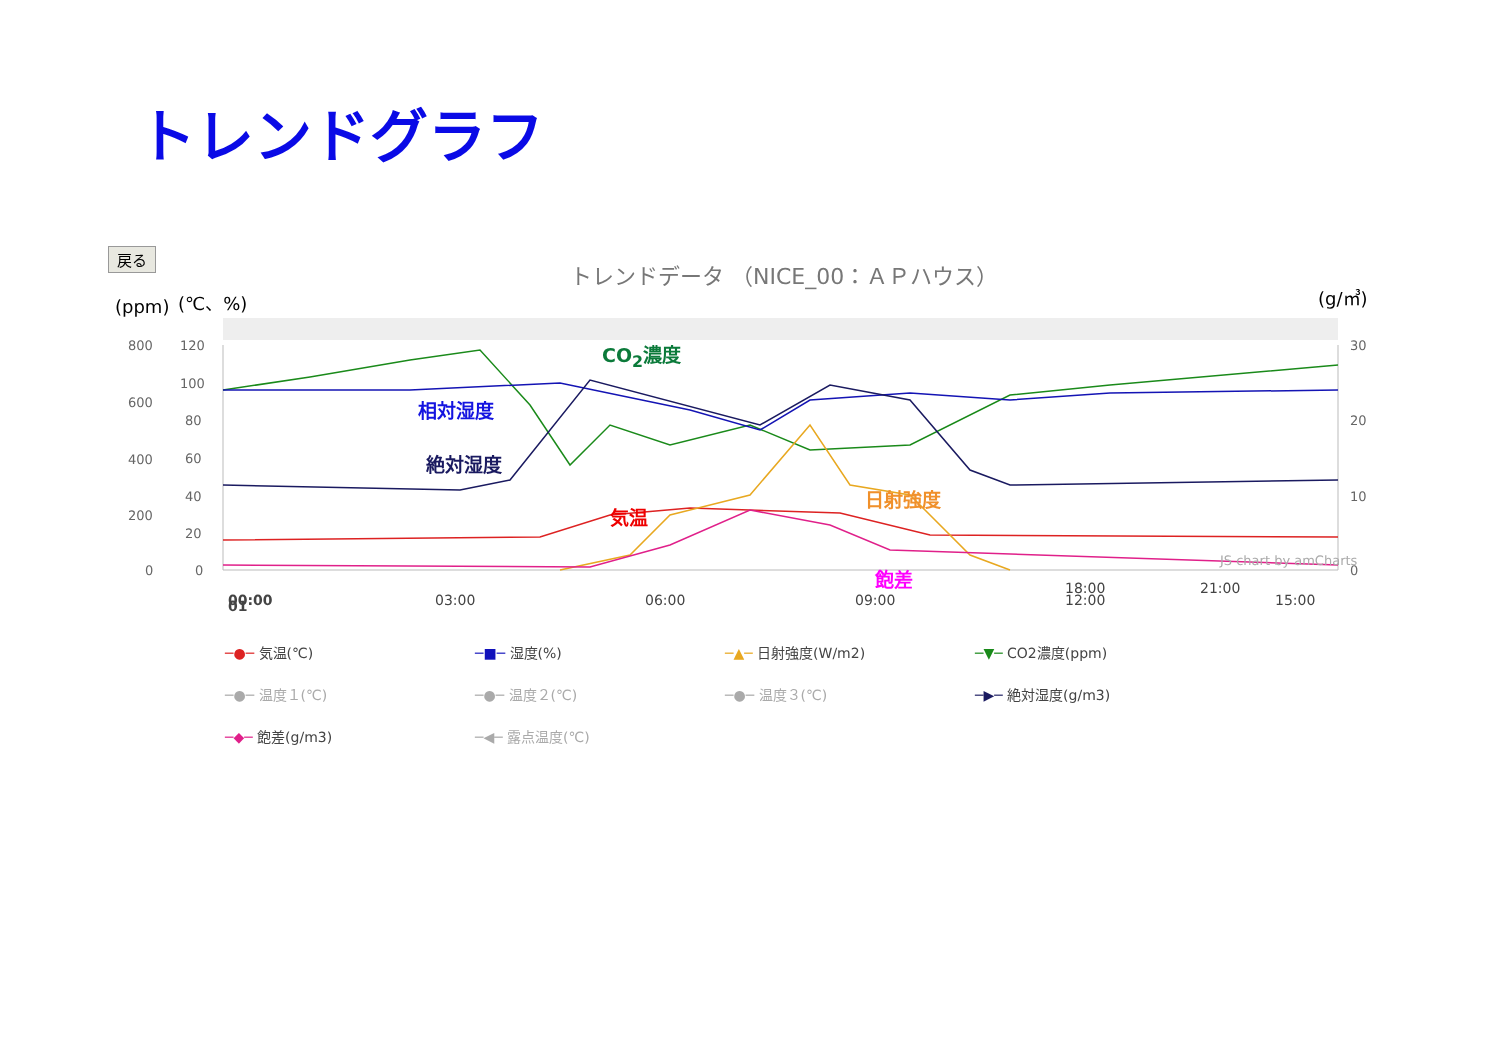トレンドグラフ
戻る
トレンドデータ （NICE_00：ＡＰハウス）
(ppm)
(℃、%) (g/㎥)
800
600
400
200
0
120
100
80
60
40
20
0
30
20
10
0
JS chart by amCharts
00:00
03:00
06:00
09:00
12:00
15:00
18:00 21:00
01
CO<sub>2</sub>濃度
相対湿度
絶対湿度
気温
日射強度
飽差
─●─ 気温(℃) ─■─ 湿度(%) ─▲─ 日射強度(W/m2) ─▼─ CO2濃度(ppm) ─●─ 温度１(℃) ─●─ 温度２(℃) ─●─ 温度３(℃) ─▶─ 絶対湿度(g/m3) ─◆─ 飽差(g/m3) ─◀─ 露点温度(℃)